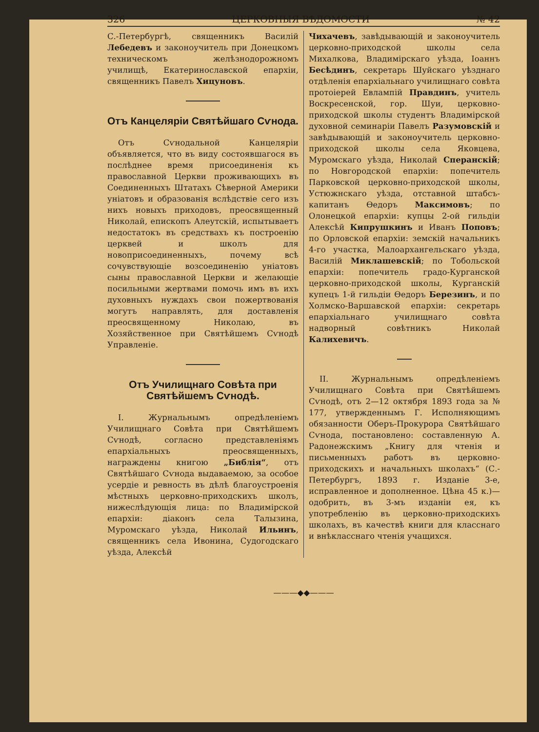326 ЦЕРКОВНЫЯ ВѢДОМОСТИ № 42
С.-Петербургѣ, священникъ Василій Лебедевъ и законоучитель при Донецкомъ техническомъ желѣзнодорожномъ училищѣ, Екатеринославской епархіи, священникъ Павелъ Хицуновъ.
Отъ Канцеляріи Святѣйшаго Сѵнода.
Отъ Сѵнодальной Канцеляріи объявляется, что въ виду состоявшагося въ послѣднее время присоединенія къ православной Церкви проживающихъ въ Соединенныхъ Штатахъ Сѣверной Америки уніатовъ и образованія вслѣдствіе сего изъ нихъ новыхъ приходовъ, преосвященный Николай, епископъ Алеутскій, испытываетъ недостатокъ въ средствахъ къ построенію церквей и школъ для новоприсоединенныхъ, почему всѣ сочувствующіе возсоединенію уніатовъ сыны православной Церкви и желающіе посильными жертвами помочь имъ въ ихъ духовныхъ нуждахъ свои пожертвованія могутъ направлять, для доставленія преосвященному Николаю, въ Хозяйственное при Святѣйшемъ Сѵнодѣ Управленіе.
Отъ Училищнаго Совѣта при Святѣйшемъ Сѵнодѣ.
I. Журнальнымъ опредѣленіемъ Училищнаго Совѣта при Святѣйшемъ Сѵнодѣ, согласно представленіямъ епархіальныхъ преосвященныхъ, награждены книгою „Библія“, отъ Святѣйшаго Сѵнода выдаваемою, за особое усердіе и ревность въ дѣлѣ благоустроенія мѣстныхъ церковно-приходскихъ школъ, нижеслѣдующія лица: по Владимірской епархіи: діаконъ села Талызина, Муромскаго уѣзда, Николай Ильинъ, священникъ села Ивонина, Судогодскаго уѣзда, Алексѣй
Чихачевъ, завѣдывающій и законоучитель церковно-приходской школы села Михалкова, Владимірскаго уѣзда, Іоаннъ Бесѣдинъ, секретарь Шуйскаго уѣзднаго отдѣленія епархіальнаго училищнаго совѣта протоіерей Евлампій Правдинъ, учитель Воскресенской, гор. Шуи, церковно-приходской школы студентъ Владимірской духовной семинаріи Павелъ Разумовскій и завѣдывающій и законоучитель церковно-приходской школы села Яковцева, Муромскаго уѣзда, Николай Сперанскій; по Новгородской епархіи: попечитель Парковской церковно-приходской школы, Устюжнскаго уѣзда, отставной штабсъ-капитанъ Ѳедоръ Максимовъ; по Олонецкой епархіи: купцы 2-ой гильдіи Алексѣй Кипрушкинъ и Иванъ Поповъ; по Орловской епархіи: земскій начальникъ 4-го участка, Малоархангельскаго уѣзда, Василій Миклашевскій; по Тобольской епархіи: попечитель градо-Курганской церковно-приходской школы, Курганскій купецъ 1-й гильдіи Ѳедоръ Березинъ, и по Холмско-Варшавской епархіи: секретарь епархіальнаго училищнаго совѣта надворный совѣтникъ Николай Калихевичъ.
II. Журнальнымъ опредѣленіемъ Училищнаго Совѣта при Святѣйшемъ Сѵнодѣ, отъ 2—12 октября 1893 года за № 177, утвержденнымъ Г. Исполняющимъ обязанности Оберъ-Прокурора Святѣйшаго Сѵнода, постановлено: составленную А. Радонежскимъ „Книгу для чтенія и письменныхъ работъ въ церковно-приходскихъ и начальныхъ школахъ“ (С.-Петербургъ, 1893 г. Изданіе 3-е, исправленное и дополненное. Цѣна 45 к.)—одобрить, въ 3-мъ изданіи ея, къ употребленію въ церковно-приходскихъ школахъ, въ качествѣ книги для класснаго и внѣкласснаго чтенія учащихся.
———◆◆———